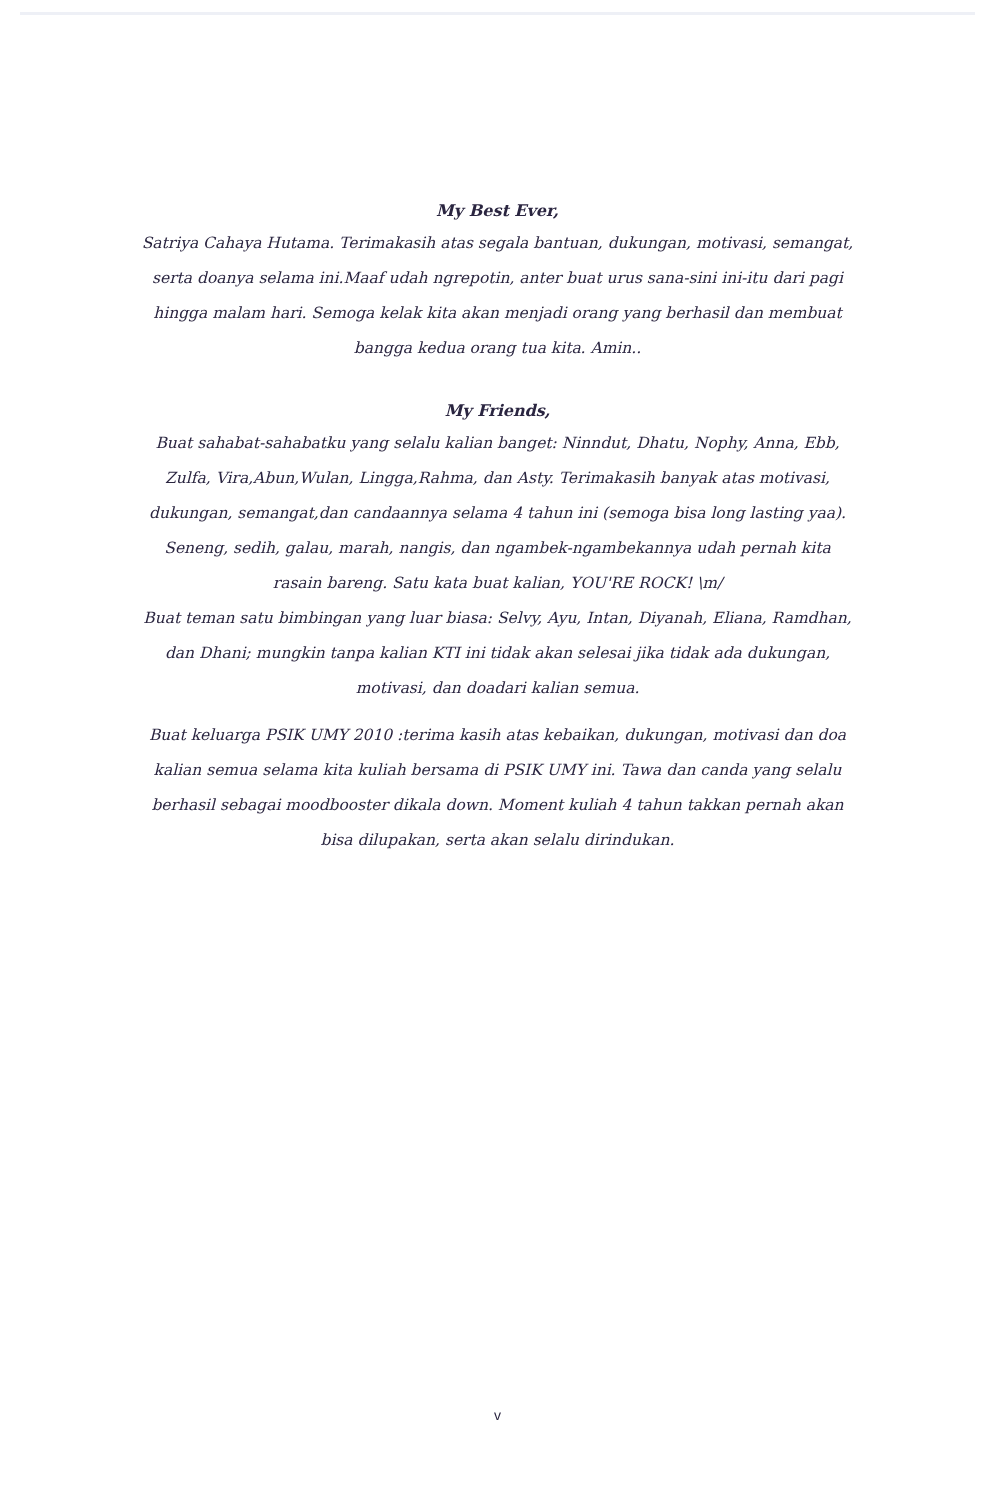My Best Ever,
Satriya Cahaya Hutama. Terimakasih atas segala bantuan, dukungan, motivasi, semangat, serta doanya selama ini.Maaf udah ngrepotin, anter buat urus sana-sini ini-itu dari pagi hingga malam hari. Semoga kelak kita akan menjadi orang yang berhasil dan membuat bangga kedua orang tua kita. Amin..
My Friends,
Buat sahabat-sahabatku yang selalu kalian banget: Ninndut, Dhatu, Nophy, Anna, Ebb, Zulfa, Vira,Abun,Wulan, Lingga,Rahma, dan Asty. Terimakasih banyak atas motivasi, dukungan, semangat,dan candaannya selama 4 tahun ini (semoga bisa long lasting yaa). Seneng, sedih, galau, marah, nangis, dan ngambek-ngambekannya udah pernah kita rasain bareng. Satu kata buat kalian, YOU'RE ROCK! \m/
Buat teman satu bimbingan yang luar biasa: Selvy, Ayu, Intan, Diyanah, Eliana, Ramdhan, dan Dhani; mungkin tanpa kalian KTI ini tidak akan selesai jika tidak ada dukungan, motivasi, dan doadari kalian semua.
Buat keluarga PSIK UMY 2010 :terima kasih atas kebaikan, dukungan, motivasi dan doa kalian semua selama kita kuliah bersama di PSIK UMY ini. Tawa dan canda yang selalu berhasil sebagai moodbooster dikala down. Moment kuliah 4 tahun takkan pernah akan bisa dilupakan, serta akan selalu dirindukan.
v